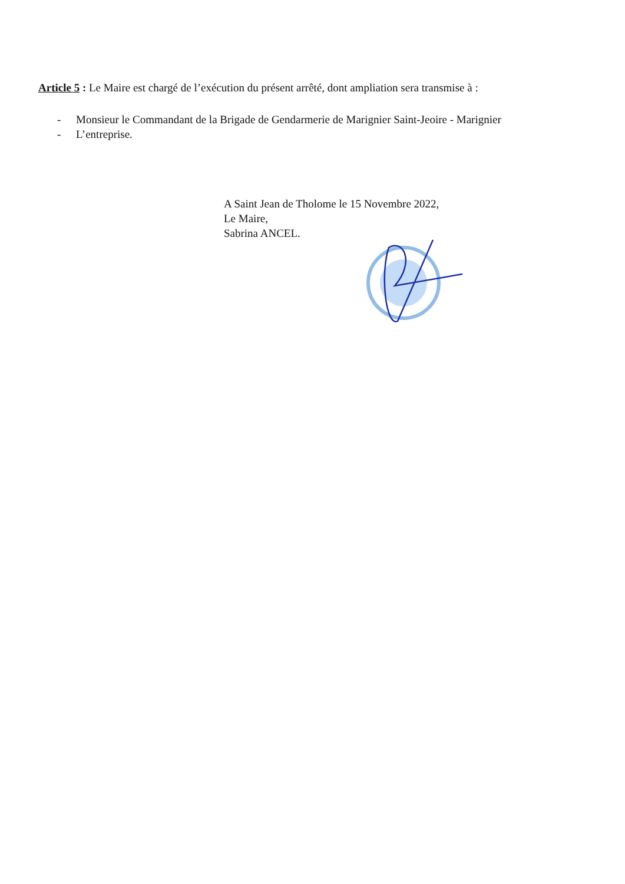Article 5 : Le Maire est chargé de l’exécution du présent arrêté, dont ampliation sera transmise à :
- Monsieur le Commandant de la Brigade de Gendarmerie de Marignier Saint-Jeoire - Marignier
- L’entreprise.
A Saint Jean de Tholome le 15 Novembre 2022,
Le Maire,
Sabrina ANCEL.